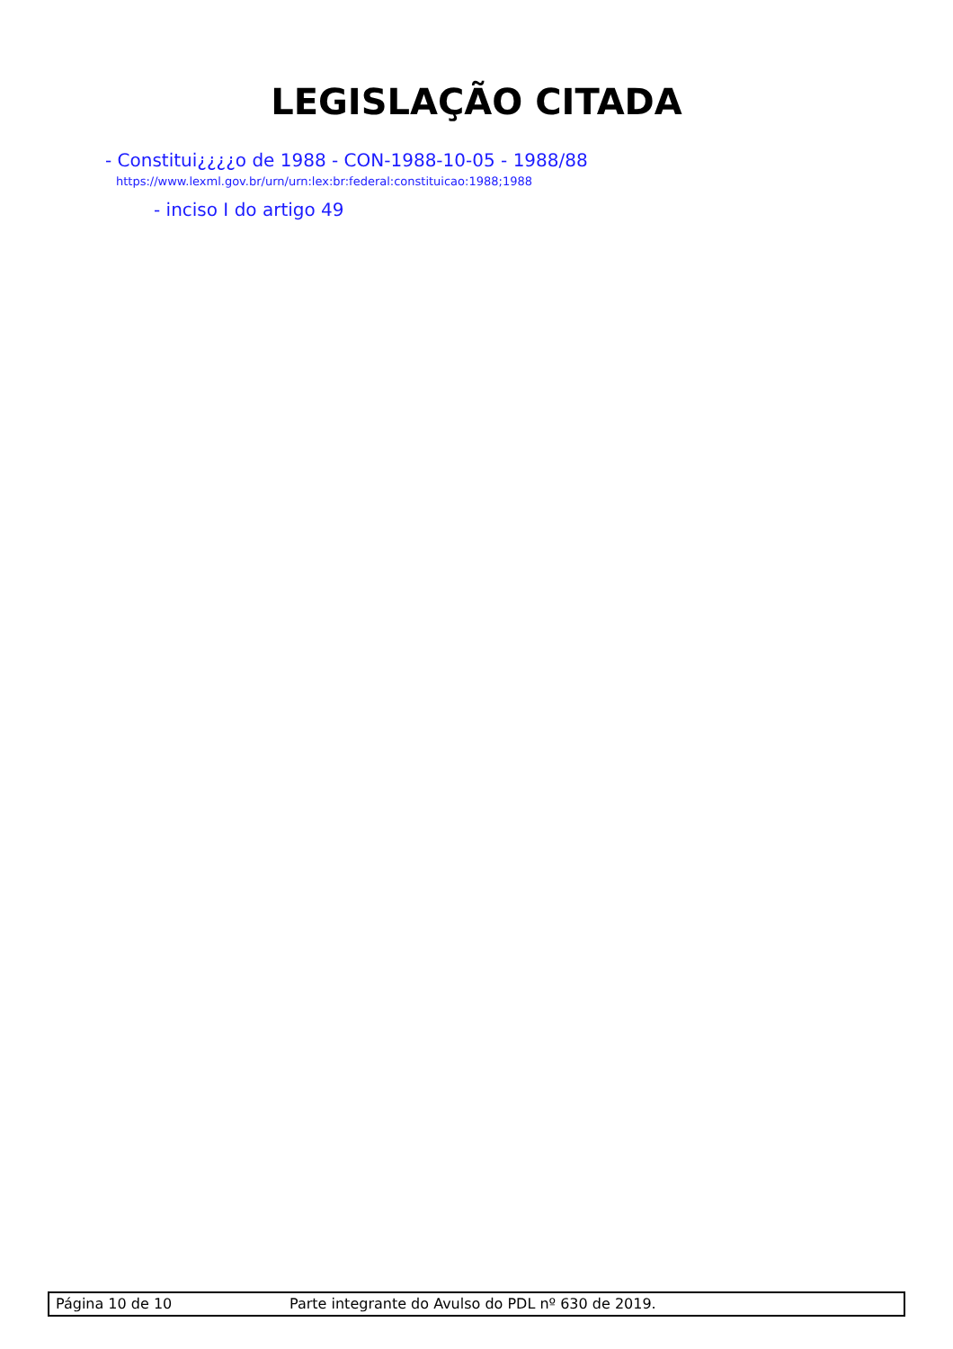LEGISLAÇÃO CITADA
- Constitui¿¿¿¿o de 1988 - CON-1988-10-05 - 1988/88
https://www.lexml.gov.br/urn/urn:lex:br:federal:constituicao:1988;1988
- inciso I do artigo 49
Página 10 de 10 Parte integrante do Avulso do PDL nº 630 de 2019.